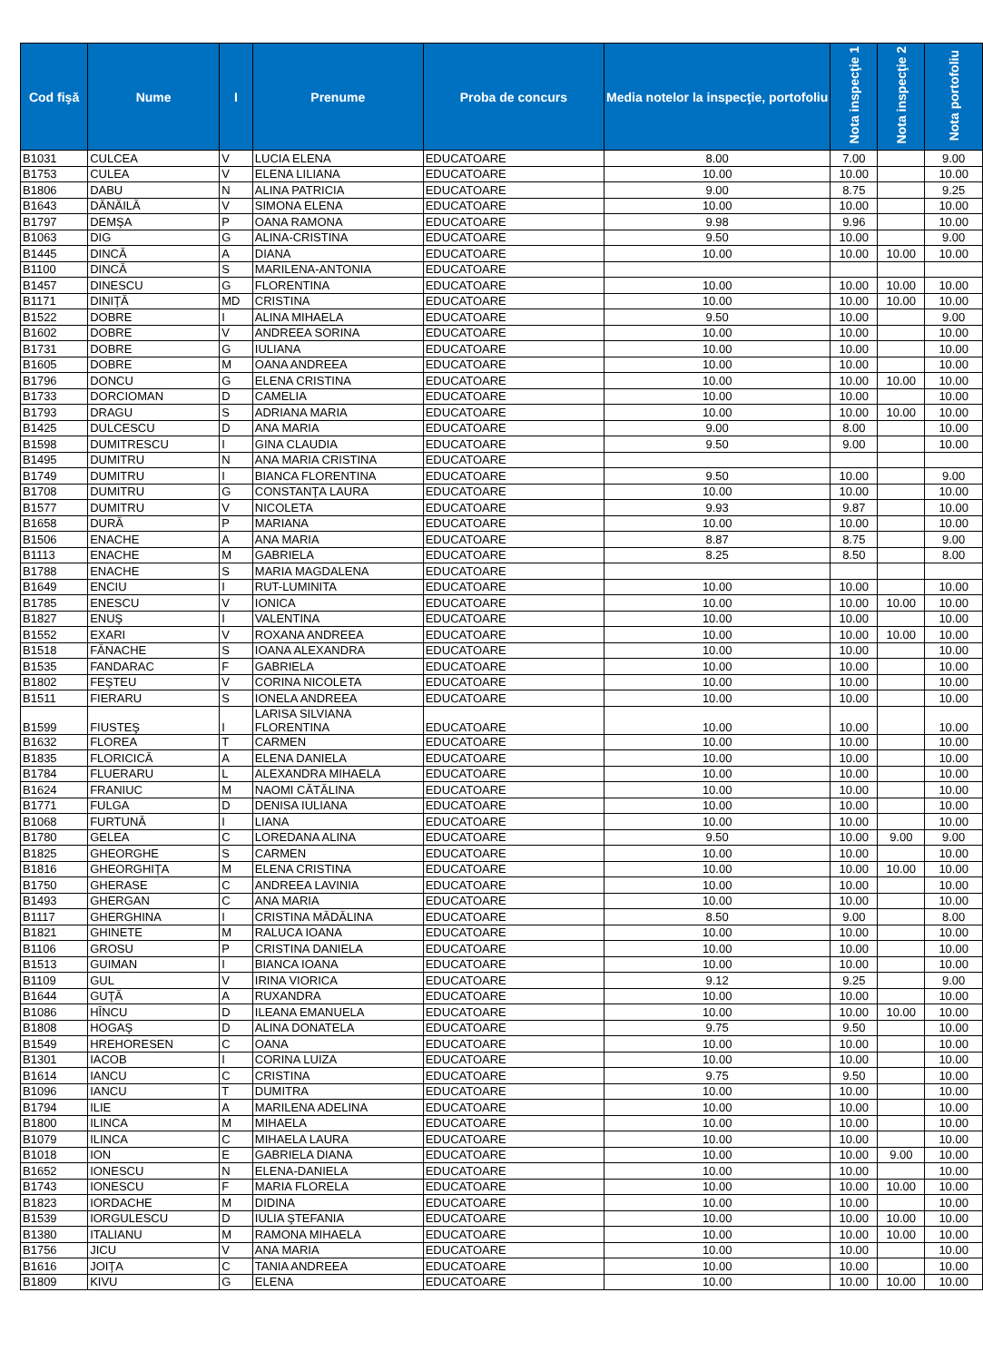| Cod fişă | Nume | I | Prenume | Proba de concurs | Media notelor la inspecţie, portofoliu | Nota inspecţie 1 | Nota inspecţie 2 | Nota portofoliu |
| --- | --- | --- | --- | --- | --- | --- | --- | --- |
| B1031 | CULCEA | V | LUCIA ELENA | EDUCATOARE | 8.00 | 7.00 | | 9.00 |
| B1753 | CULEA | V | ELENA LILIANA | EDUCATOARE | 10.00 | 10.00 | | 10.00 |
| B1806 | DABU | N | ALINA PATRICIA | EDUCATOARE | 9.00 | 8.75 | | 9.25 |
| B1643 | DĂNĂILĂ | V | SIMONA ELENA | EDUCATOARE | 10.00 | 10.00 | | 10.00 |
| B1797 | DEMŞA | P | OANA RAMONA | EDUCATOARE | 9.98 | 9.96 | | 10.00 |
| B1063 | DIG | G | ALINA-CRISTINA | EDUCATOARE | 9.50 | 10.00 | | 9.00 |
| B1445 | DINCĂ | A | DIANA | EDUCATOARE | 10.00 | 10.00 | 10.00 | 10.00 |
| B1100 | DINCĂ | S | MARILENA-ANTONIA | EDUCATOARE | | | | |
| B1457 | DINESCU | G | FLORENTINA | EDUCATOARE | 10.00 | 10.00 | 10.00 | 10.00 |
| B1171 | DINIŢĂ | MD | CRISTINA | EDUCATOARE | 10.00 | 10.00 | 10.00 | 10.00 |
| B1522 | DOBRE | I | ALINA MIHAELA | EDUCATOARE | 9.50 | 10.00 | | 9.00 |
| B1602 | DOBRE | V | ANDREEA SORINA | EDUCATOARE | 10.00 | 10.00 | | 10.00 |
| B1731 | DOBRE | G | IULIANA | EDUCATOARE | 10.00 | 10.00 | | 10.00 |
| B1605 | DOBRE | M | OANA ANDREEA | EDUCATOARE | 10.00 | 10.00 | | 10.00 |
| B1796 | DONCU | G | ELENA CRISTINA | EDUCATOARE | 10.00 | 10.00 | 10.00 | 10.00 |
| B1733 | DORCIOMAN | D | CAMELIA | EDUCATOARE | 10.00 | 10.00 | | 10.00 |
| B1793 | DRAGU | S | ADRIANA MARIA | EDUCATOARE | 10.00 | 10.00 | 10.00 | 10.00 |
| B1425 | DULCESCU | D | ANA MARIA | EDUCATOARE | 9.00 | 8.00 | | 10.00 |
| B1598 | DUMITRESCU | I | GINA CLAUDIA | EDUCATOARE | 9.50 | 9.00 | | 10.00 |
| B1495 | DUMITRU | N | ANA MARIA CRISTINA | EDUCATOARE | | | | |
| B1749 | DUMITRU | I | BIANCA FLORENTINA | EDUCATOARE | 9.50 | 10.00 | | 9.00 |
| B1708 | DUMITRU | G | CONSTANŢA LAURA | EDUCATOARE | 10.00 | 10.00 | | 10.00 |
| B1577 | DUMITRU | V | NICOLETA | EDUCATOARE | 9.93 | 9.87 | | 10.00 |
| B1658 | DURĂ | P | MARIANA | EDUCATOARE | 10.00 | 10.00 | | 10.00 |
| B1506 | ENACHE | A | ANA MARIA | EDUCATOARE | 8.87 | 8.75 | | 9.00 |
| B1113 | ENACHE | M | GABRIELA | EDUCATOARE | 8.25 | 8.50 | | 8.00 |
| B1788 | ENACHE | S | MARIA MAGDALENA | EDUCATOARE | | | | |
| B1649 | ENCIU | I | RUT-LUMINITA | EDUCATOARE | 10.00 | 10.00 | | 10.00 |
| B1785 | ENESCU | V | IONICA | EDUCATOARE | 10.00 | 10.00 | 10.00 | 10.00 |
| B1827 | ENUŞ | I | VALENTINA | EDUCATOARE | 10.00 | 10.00 | | 10.00 |
| B1552 | EXARI | V | ROXANA ANDREEA | EDUCATOARE | 10.00 | 10.00 | 10.00 | 10.00 |
| B1518 | FĂNACHE | S | IOANA ALEXANDRA | EDUCATOARE | 10.00 | 10.00 | | 10.00 |
| B1535 | FANDARAC | F | GABRIELA | EDUCATOARE | 10.00 | 10.00 | | 10.00 |
| B1802 | FEŞTEU | V | CORINA NICOLETA | EDUCATOARE | 10.00 | 10.00 | | 10.00 |
| B1511 | FIERARU | S | IONELA ANDREEA | EDUCATOARE | 10.00 | 10.00 | | 10.00 |
| B1599 | FIUSTEŞ | I | LARISA SILVIANA FLORENTINA | EDUCATOARE | 10.00 | 10.00 | | 10.00 |
| B1632 | FLOREA | T | CARMEN | EDUCATOARE | 10.00 | 10.00 | | 10.00 |
| B1835 | FLORICICĂ | A | ELENA DANIELA | EDUCATOARE | 10.00 | 10.00 | | 10.00 |
| B1784 | FLUERARU | L | ALEXANDRA MIHAELA | EDUCATOARE | 10.00 | 10.00 | | 10.00 |
| B1624 | FRANIUC | M | NAOMI CĂTĂLINA | EDUCATOARE | 10.00 | 10.00 | | 10.00 |
| B1771 | FULGA | D | DENISA IULIANA | EDUCATOARE | 10.00 | 10.00 | | 10.00 |
| B1068 | FURTUNĂ | I | LIANA | EDUCATOARE | 10.00 | 10.00 | | 10.00 |
| B1780 | GELEA | C | LOREDANA ALINA | EDUCATOARE | 9.50 | 10.00 | 9.00 | 9.00 |
| B1825 | GHEORGHE | S | CARMEN | EDUCATOARE | 10.00 | 10.00 | | 10.00 |
| B1816 | GHEORGHIŢA | M | ELENA CRISTINA | EDUCATOARE | 10.00 | 10.00 | 10.00 | 10.00 |
| B1750 | GHERASE | C | ANDREEA LAVINIA | EDUCATOARE | 10.00 | 10.00 | | 10.00 |
| B1493 | GHERGAN | C | ANA MARIA | EDUCATOARE | 10.00 | 10.00 | | 10.00 |
| B1117 | GHERGHINA | I | CRISTINA MĂDĂLINA | EDUCATOARE | 8.50 | 9.00 | | 8.00 |
| B1821 | GHINETE | M | RALUCA IOANA | EDUCATOARE | 10.00 | 10.00 | | 10.00 |
| B1106 | GROSU | P | CRISTINA DANIELA | EDUCATOARE | 10.00 | 10.00 | | 10.00 |
| B1513 | GUIMAN | I | BIANCA IOANA | EDUCATOARE | 10.00 | 10.00 | | 10.00 |
| B1109 | GUL | V | IRINA VIORICA | EDUCATOARE | 9.12 | 9.25 | | 9.00 |
| B1644 | GUŢĂ | A | RUXANDRA | EDUCATOARE | 10.00 | 10.00 | | 10.00 |
| B1086 | HÎNCU | D | ILEANA EMANUELA | EDUCATOARE | 10.00 | 10.00 | 10.00 | 10.00 |
| B1808 | HOGAŞ | D | ALINA DONATELA | EDUCATOARE | 9.75 | 9.50 | | 10.00 |
| B1549 | HREHORESEN | C | OANA | EDUCATOARE | 10.00 | 10.00 | | 10.00 |
| B1301 | IACOB | I | CORINA LUIZA | EDUCATOARE | 10.00 | 10.00 | | 10.00 |
| B1614 | IANCU | C | CRISTINA | EDUCATOARE | 9.75 | 9.50 | | 10.00 |
| B1096 | IANCU | T | DUMITRA | EDUCATOARE | 10.00 | 10.00 | | 10.00 |
| B1794 | ILIE | A | MARILENA ADELINA | EDUCATOARE | 10.00 | 10.00 | | 10.00 |
| B1800 | ILINCA | M | MIHAELA | EDUCATOARE | 10.00 | 10.00 | | 10.00 |
| B1079 | ILINCA | C | MIHAELA LAURA | EDUCATOARE | 10.00 | 10.00 | | 10.00 |
| B1018 | ION | E | GABRIELA DIANA | EDUCATOARE | 10.00 | 10.00 | 9.00 | 10.00 |
| B1652 | IONESCU | N | ELENA-DANIELA | EDUCATOARE | 10.00 | 10.00 | | 10.00 |
| B1743 | IONESCU | F | MARIA FLORELA | EDUCATOARE | 10.00 | 10.00 | 10.00 | 10.00 |
| B1823 | IORDACHE | M | DIDINA | EDUCATOARE | 10.00 | 10.00 | | 10.00 |
| B1539 | IORGULESCU | D | IULIA ŞTEFANIA | EDUCATOARE | 10.00 | 10.00 | 10.00 | 10.00 |
| B1380 | ITALIANU | M | RAMONA MIHAELA | EDUCATOARE | 10.00 | 10.00 | 10.00 | 10.00 |
| B1756 | JICU | V | ANA MARIA | EDUCATOARE | 10.00 | 10.00 | | 10.00 |
| B1616 | JOIŢA | C | TANIA ANDREEA | EDUCATOARE | 10.00 | 10.00 | | 10.00 |
| B1809 | KIVU | G | ELENA | EDUCATOARE | 10.00 | 10.00 | 10.00 | 10.00 |